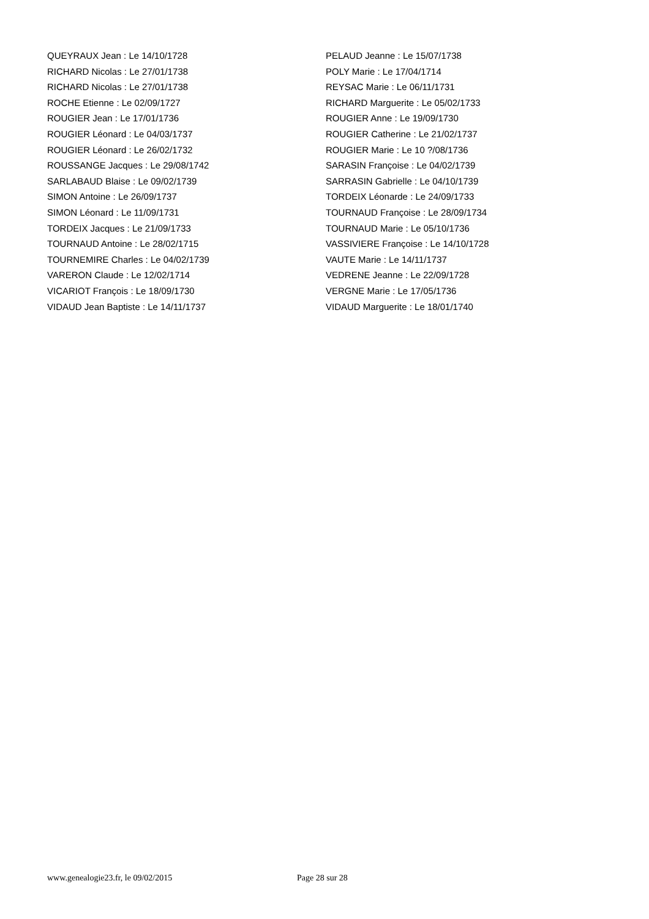QUEYRAUX Jean : Le 14/10/1728
RICHARD Nicolas : Le 27/01/1738
RICHARD Nicolas : Le 27/01/1738
ROCHE Etienne : Le 02/09/1727
ROUGIER Jean : Le 17/01/1736
ROUGIER Léonard : Le 04/03/1737
ROUGIER Léonard : Le 26/02/1732
ROUSSANGE Jacques : Le 29/08/1742
SARLABAUD Blaise : Le 09/02/1739
SIMON Antoine : Le 26/09/1737
SIMON Léonard : Le 11/09/1731
TORDEIX Jacques : Le 21/09/1733
TOURNAUD Antoine : Le 28/02/1715
TOURNEMIRE Charles : Le 04/02/1739
VARERON Claude : Le 12/02/1714
VICARIOT François : Le 18/09/1730
VIDAUD Jean Baptiste : Le 14/11/1737
PELAUD Jeanne : Le 15/07/1738
POLY Marie : Le 17/04/1714
REYSAC Marie : Le 06/11/1731
RICHARD Marguerite : Le 05/02/1733
ROUGIER Anne : Le 19/09/1730
ROUGIER Catherine : Le 21/02/1737
ROUGIER Marie : Le 10 ?/08/1736
SARASIN Françoise : Le 04/02/1739
SARRASIN Gabrielle : Le 04/10/1739
TORDEIX Léonarde : Le 24/09/1733
TOURNAUD Françoise : Le 28/09/1734
TOURNAUD Marie : Le 05/10/1736
VASSIVIERE Françoise : Le 14/10/1728
VAUTE Marie : Le 14/11/1737
VEDRENE Jeanne : Le 22/09/1728
VERGNE Marie : Le 17/05/1736
VIDAUD Marguerite : Le 18/01/1740
www.genealogie23.fr, le 09/02/2015 Page 28 sur 28